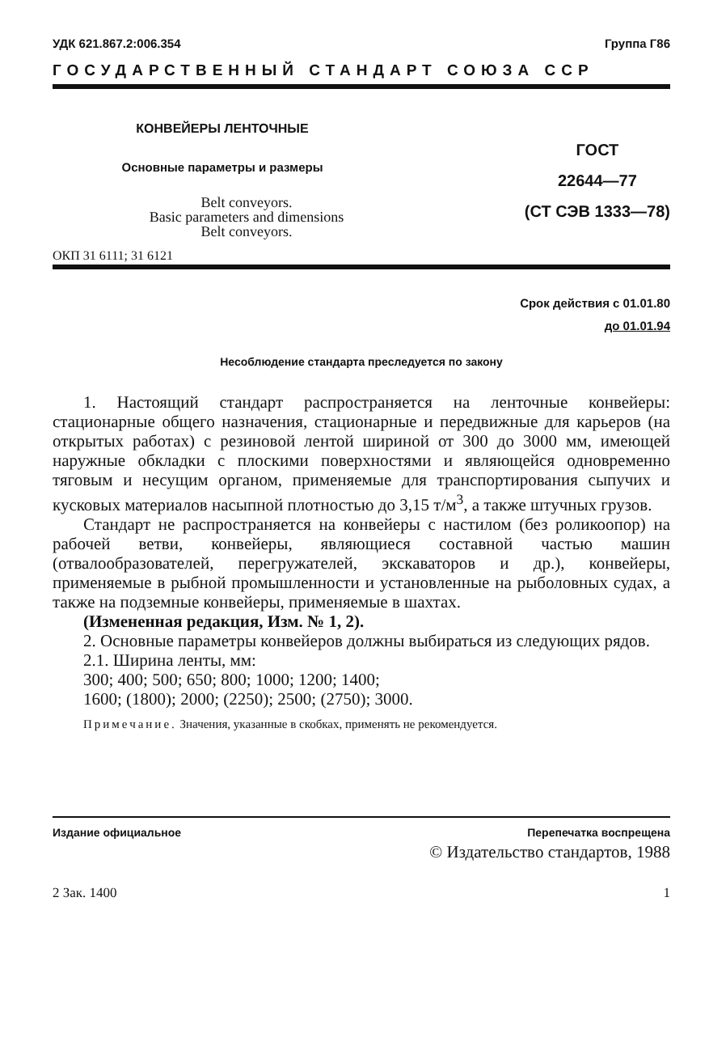УДК 621.867.2:006.354 Группа Г86
ГОСУДАРСТВЕННЫЙ СТАНДАРТ СОЮЗА ССР
КОНВЕЙЕРЫ ЛЕНТОЧНЫЕ
Основные параметры и размеры
Belt conveyors.
Basic parameters and dimensions
Belt conveyors.
ОКП 31 6111; 31 6121
ГОСТ
22644—77
(СТ СЭВ 1333—78)
Срок действия с 01.01.80
до 01.01.94
Несоблюдение стандарта преследуется по закону
1. Настоящий стандарт распространяется на ленточные конвейеры: стационарные общего назначения, стационарные и передвижные для карьеров (на открытых работах) с резиновой лентой шириной от 300 до 3000 мм, имеющей наружные обкладки с плоскими поверхностями и являющейся одновременно тяговым и несущим органом, применяемые для транспортирования сыпучих и кусковых материалов насыпной плотностью до 3,15 т/м<sup>3</sup>, а также штучных грузов.
Стандарт не распространяется на конвейеры с настилом (без роликоопор) на рабочей ветви, конвейеры, являющиеся составной частью машин (отвалообразователей, перегружателей, экскаваторов и др.), конвейеры, применяемые в рыбной промышленности и установленные на рыболовных судах, а также на подземные конвейеры, применяемые в шахтах.
(Измененная редакция, Изм. № 1, 2).
2. Основные параметры конвейеров должны выбираться из следующих рядов.
2.1. Ширина ленты, мм:
300; 400; 500; 650; 800; 1000; 1200; 1400;
1600; (1800); 2000; (2250); 2500; (2750); 3000.
Примечание. Значения, указанные в скобках, применять не рекомендуется.
Издание официальное Перепечатка воспрещена
© Издательство стандартов, 1988
2 Зак. 1400 1